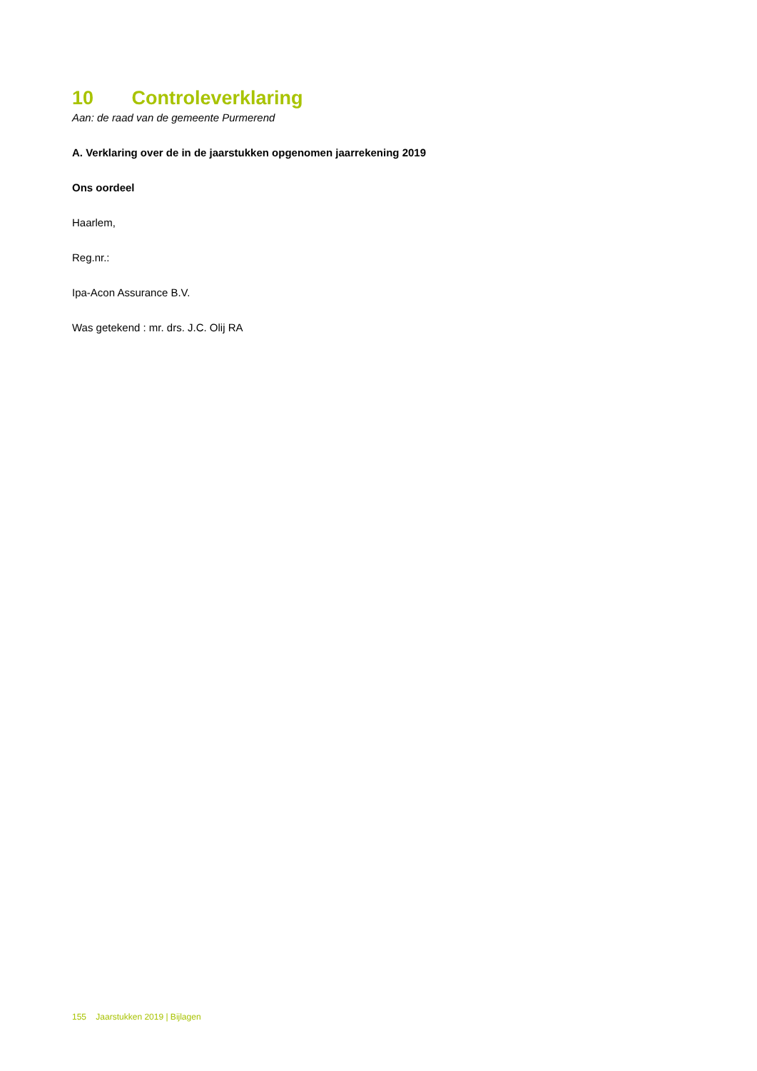10 Controleverklaring
Aan: de raad van de gemeente Purmerend
A. Verklaring over de in de jaarstukken opgenomen jaarrekening 2019
Ons oordeel
Haarlem,
Reg.nr.:
Ipa-Acon Assurance B.V.
Was getekend : mr. drs. J.C. Olij RA
155 Jaarstukken 2019 | Bijlagen